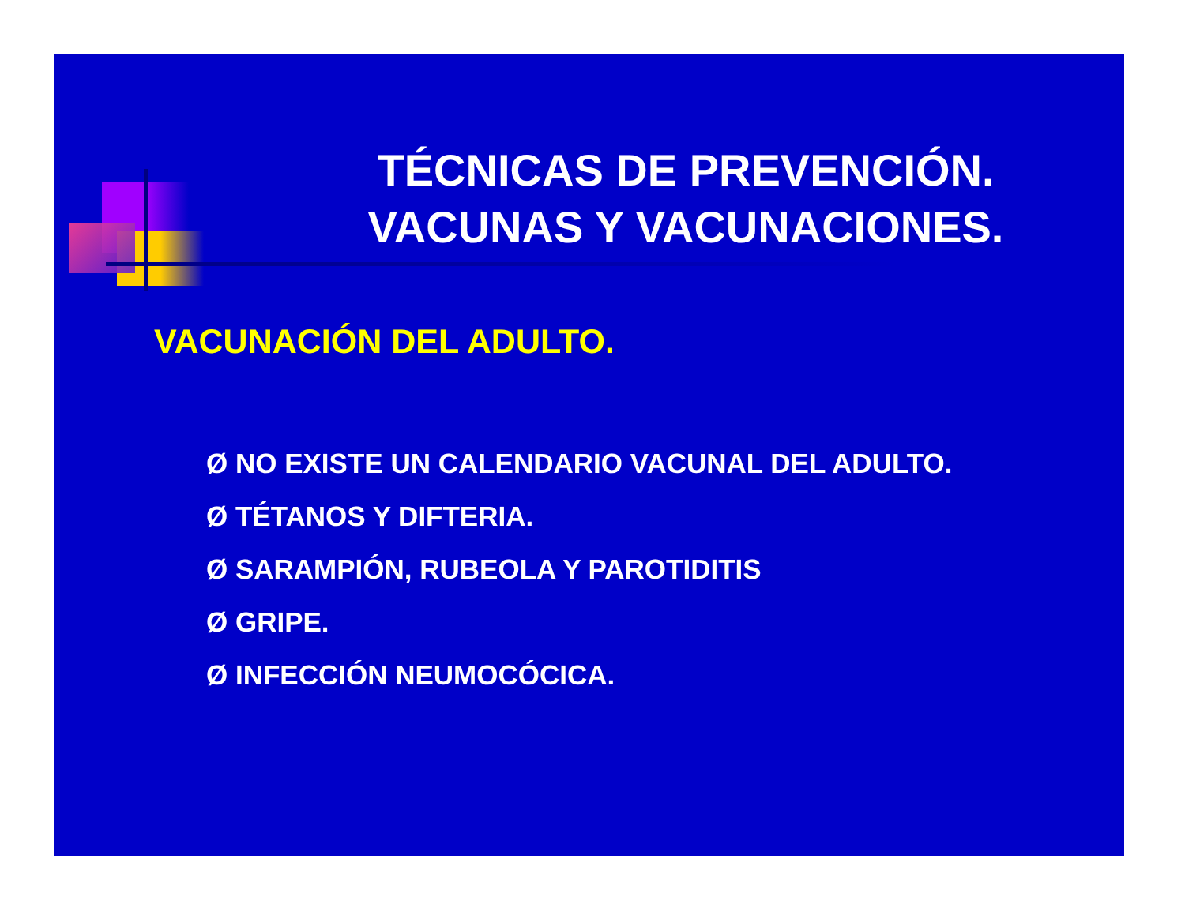TÉCNICAS DE PREVENCIÓN.
VACUNAS Y VACUNACIONES.
VACUNACIÓN DEL ADULTO.
Ø NO EXISTE UN CALENDARIO VACUNAL DEL ADULTO.
Ø TÉTANOS Y DIFTERIA.
Ø SARAMPIÓN, RUBEOLA Y PAROTIDITIS
Ø GRIPE.
Ø INFECCIÓN NEUMOCÓCICA.